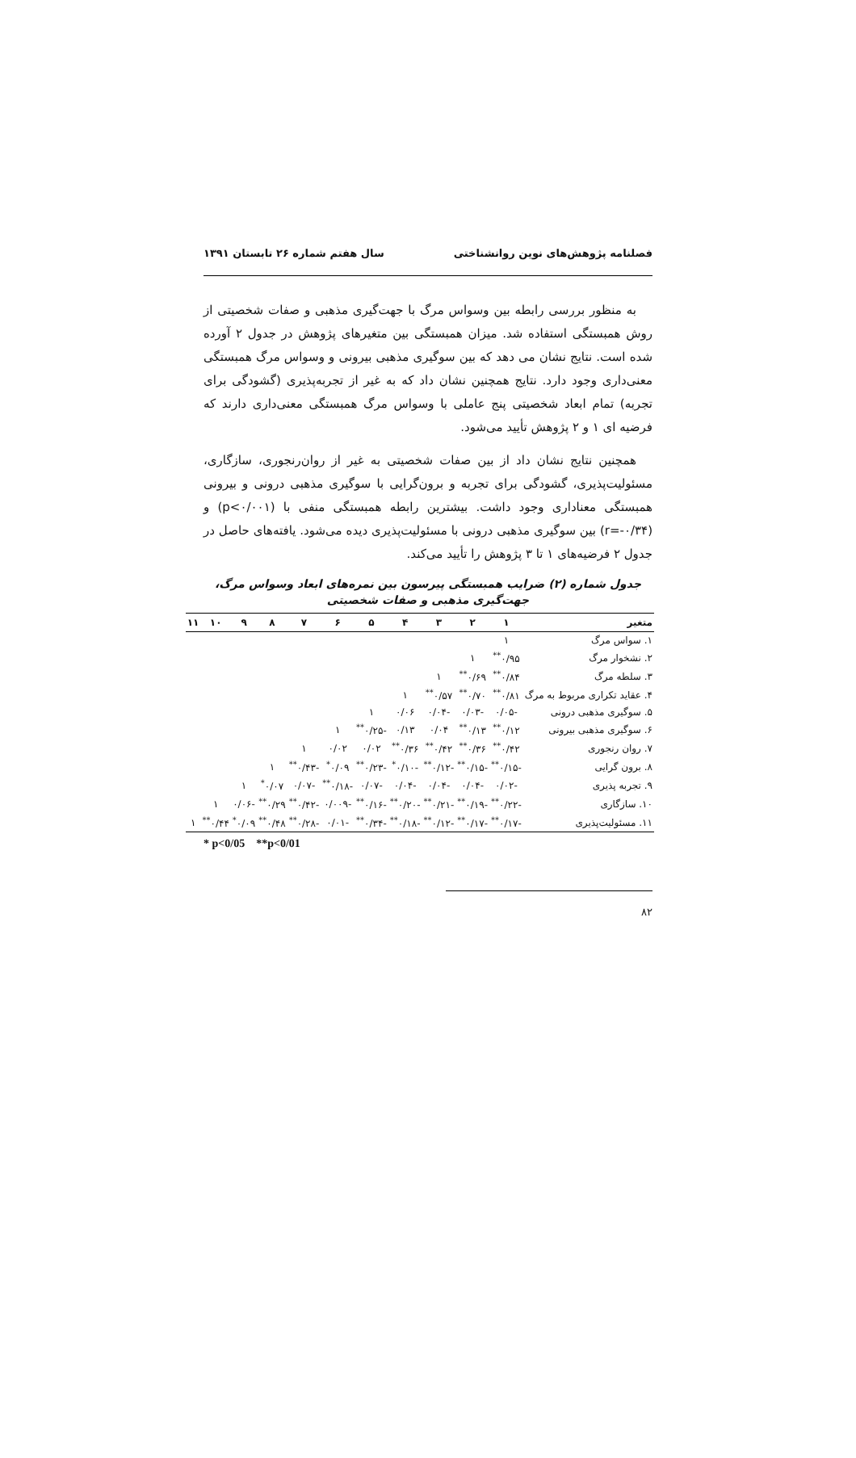فصلنامه پژوهش‌های نوین روانشناختی سال هفتم شماره ۲۶ تابستان ۱۳۹۱
به منظور بررسی رابطه بین وسواس مرگ با جهت‌گیری مذهبی و صفات شخصیتی از روش همبستگی استفاده شد. میزان همبستگی بین متغیرهای پژوهش در جدول ۲ آورده شده است. نتایج نشان می دهد که بین سوگیری مذهبی بیرونی و وسواس مرگ همبستگی معنی‌داری وجود دارد. نتایج همچنین نشان داد که به غیر از تجربه‌پذیری (گشودگی برای تجربه) تمام ابعاد شخصیتی پنج عاملی با وسواس مرگ همبستگی معنی‌داری دارند که فرضیه ای ۱ و ۲ پژوهش تأیید می‌شود.
همچنین نتایج نشان داد از بین صفات شخصیتی به غیر از روان‌رنجوری، سازگاری، مسئولیت‌پذیری، گشودگی برای تجربه و برون‌گرایی با سوگیری مذهبی درونی و بیرونی همبستگی معناداری وجود داشت. بیشترین رابطه همبستگی منفی با (p<۰/۰۰۱) و (r=-۰/۳۴) بین سوگیری مذهبی درونی با مسئولیت‌پذیری دیده می‌شود. یافته‌های حاصل در جدول ۲ فرضیه‌های ۱ تا ۳ پژوهش را تأیید می‌کند.
جدول شماره (۲) ضرایب همبستگی پیرسون بین نمره‌های ابعاد وسواس مرگ، جهت‌گیری مذهبی و صفات شخصیتی
| متغیر | ۱ | ۲ | ۳ | ۴ | ۵ | ۶ | ۷ | ۸ | ۹ | ۱۰ | ۱۱ |
| --- | --- | --- | --- | --- | --- | --- | --- | --- | --- | --- | --- |
| ۱. سواس مرگ | ۱ | | | | | | | | | | |
| ۲. نشخوار مرگ | ۰/۹۵<sup>**</sup> | ۱ | | | | | | | | | |
| ۳. سلطه مرگ | ۰/۸۴<sup>**</sup> | ۰/۶۹<sup>**</sup> | ۱ | | | | | | | | |
| ۴. عقاید تکراری مربوط به مرگ | ۰/۸۱<sup>**</sup> | ۰/۷۰<sup>**</sup> | ۰/۵۷<sup>**</sup> | ۱ | | | | | | | |
| ۵. سوگیری مذهبی درونی | -۰/۰۵ | -۰/۰۳ | -۰/۰۴ | ۰/۰۶ | ۱ | | | | | | |
| ۶. سوگیری مذهبی بیرونی | ۰/۱۲<sup>**</sup> | ۰/۱۳<sup>**</sup> | ۰/۰۴ | ۰/۱۳ | -۰/۲۵<sup>**</sup> | ۱ | | | | | |
| ۷. روان رنجوری | ۰/۴۲<sup>**</sup> | ۰/۳۶<sup>**</sup> | ۰/۴۲<sup>**</sup> | ۰/۳۶<sup>**</sup> | ۰/۰۲ | ۰/۰۲ | ۱ | | | | |
| ۸. برون گرایی | -۰/۱۵<sup>**</sup> | -۰/۱۵<sup>**</sup> | -۰/۱۲<sup>**</sup> | -۰/۱۰<sup>*</sup> | -۰/۲۳<sup>**</sup> | ۰/۰۹<sup>*</sup> | -۰/۴۳<sup>**</sup> | ۱ | | | |
| ۹. تجربه پذیری | -۰/۰۲ | -۰/۰۴ | -۰/۰۴ | -۰/۰۴ | -۰/۰۷ | -۰/۱۸<sup>**</sup> | -۰/۰۷ | ۰/۰۷<sup>*</sup> | ۱ | | |
| ۱۰. سازگاری | -۰/۲۲<sup>**</sup> | -۰/۱۹<sup>**</sup> | -۰/۲۱<sup>**</sup> | -۰/۲۰<sup>**</sup> | -۰/۱۶<sup>**</sup> | -۰/۰۰۹ | -۰/۴۲<sup>**</sup> | ۰/۲۹<sup>**</sup> | -۰/۰۶ | ۱ | |
| ۱۱. مسئولیت‌پذیری | -۰/۱۷<sup>**</sup> | -۰/۱۷<sup>**</sup> | -۰/۱۲<sup>**</sup> | -۰/۱۸<sup>**</sup> | -۰/۳۴<sup>**</sup> | -۰/۰۱ | -۰/۲۸<sup>**</sup> | ۰/۴۸<sup>**</sup> | ۰/۰۹<sup>*</sup> | ۰/۴۴<sup>**</sup> | ۱ |
* p<0/05 **p<0/01
۸۲